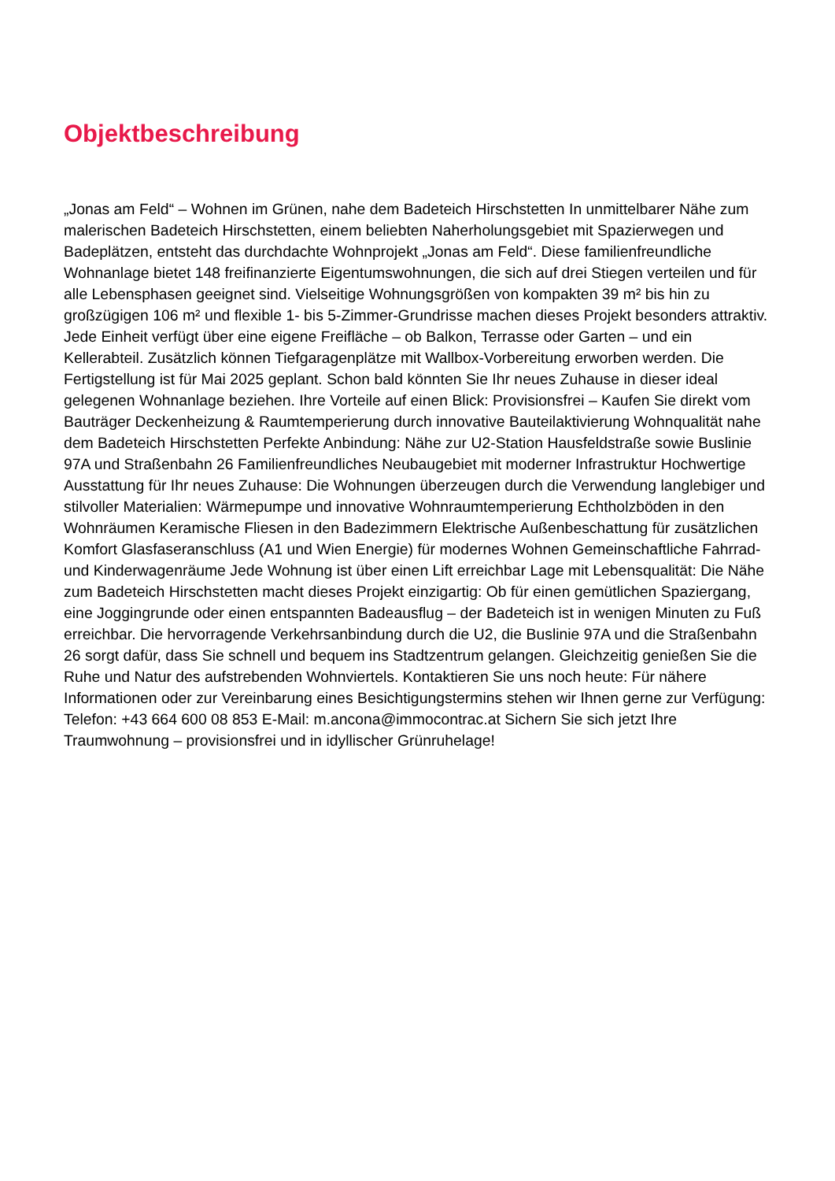Objektbeschreibung
„Jonas am Feld“ – Wohnen im Grünen, nahe dem Badeteich Hirschstetten In unmittelbarer Nähe zum malerischen Badeteich Hirschstetten, einem beliebten Naherholungsgebiet mit Spazierwegen und Badeplätzen, entsteht das durchdachte Wohnprojekt „Jonas am Feld“. Diese familienfreundliche Wohnanlage bietet 148 freifinanzierte Eigentumswohnungen, die sich auf drei Stiegen verteilen und für alle Lebensphasen geeignet sind. Vielseitige Wohnungsgrößen von kompakten 39 m² bis hin zu großzügigen 106 m² und flexible 1- bis 5-Zimmer-Grundrisse machen dieses Projekt besonders attraktiv. Jede Einheit verfügt über eine eigene Freifläche – ob Balkon, Terrasse oder Garten – und ein Kellerabteil. Zusätzlich können Tiefgaragenplätze mit Wallbox-Vorbereitung erworben werden. Die Fertigstellung ist für Mai 2025 geplant. Schon bald könnten Sie Ihr neues Zuhause in dieser ideal gelegenen Wohnanlage beziehen. Ihre Vorteile auf einen Blick: Provisionsfrei – Kaufen Sie direkt vom Bauträger Deckenheizung & Raumtemperierung durch innovative Bauteilaktivierung Wohnqualität nahe dem Badeteich Hirschstetten Perfekte Anbindung: Nähe zur U2-Station Hausfeldstraße sowie Buslinie 97A und Straßenbahn 26 Familienfreundliches Neubaugebiet mit moderner Infrastruktur Hochwertige Ausstattung für Ihr neues Zuhause: Die Wohnungen überzeugen durch die Verwendung langlebiger und stilvoller Materialien: Wärmepumpe und innovative Wohnraumtemperierung Echtholzböden in den Wohnräumen Keramische Fliesen in den Badezimmern Elektrische Außenbeschattung für zusätzlichen Komfort Glasfaseranschluss (A1 und Wien Energie) für modernes Wohnen Gemeinschaftliche Fahrrad- und Kinderwagenräume Jede Wohnung ist über einen Lift erreichbar Lage mit Lebensqualität: Die Nähe zum Badeteich Hirschstetten macht dieses Projekt einzigartig: Ob für einen gemütlichen Spaziergang, eine Joggingrunde oder einen entspannten Badeausflug – der Badeteich ist in wenigen Minuten zu Fuß erreichbar. Die hervorragende Verkehrsanbindung durch die U2, die Buslinie 97A und die Straßenbahn 26 sorgt dafür, dass Sie schnell und bequem ins Stadtzentrum gelangen. Gleichzeitig genießen Sie die Ruhe und Natur des aufstrebenden Wohnviertels. Kontaktieren Sie uns noch heute: Für nähere Informationen oder zur Vereinbarung eines Besichtigungstermins stehen wir Ihnen gerne zur Verfügung: Telefon: +43 664 600 08 853 E-Mail: m.ancona@immocontrac.at Sichern Sie sich jetzt Ihre Traumwohnung – provisionsfrei und in idyllischer Grünruhelage!